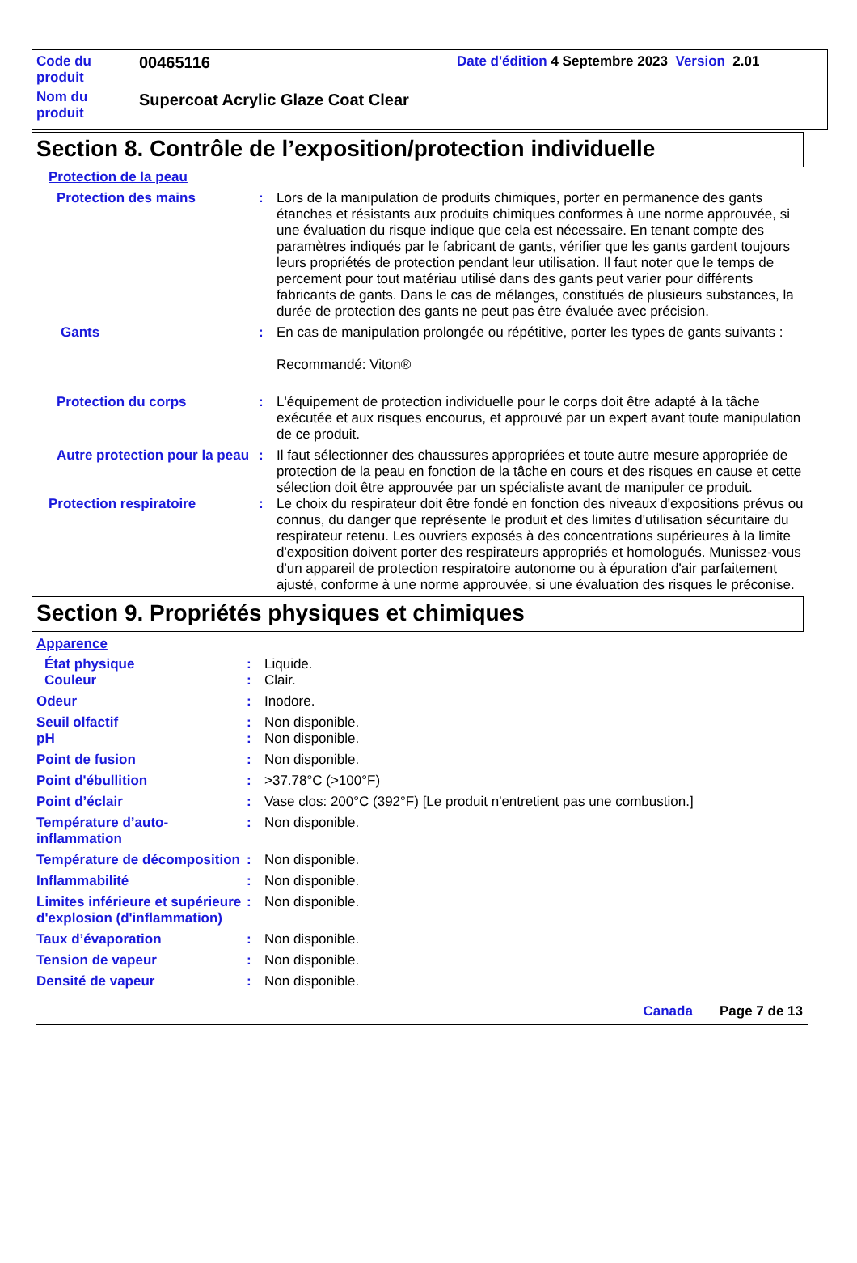| Code du produit | 00465116 | Date d'édition 4 Septembre 2023 Version 2.01 |
| Nom du produit | Supercoat Acrylic Glaze Coat Clear | |
Section 8. Contrôle de l’exposition/protection individuelle
Protection de la peau
Protection des mains : Lors de la manipulation de produits chimiques, porter en permanence des gants étanches et résistants aux produits chimiques conformes à une norme approuvée, si une évaluation du risque indique que cela est nécessaire. En tenant compte des paramètres indiqués par le fabricant de gants, vérifier que les gants gardent toujours leurs propriétés de protection pendant leur utilisation. Il faut noter que le temps de percement pour tout matériau utilisé dans des gants peut varier pour différents fabricants de gants. Dans le cas de mélanges, constitués de plusieurs substances, la durée de protection des gants ne peut pas être évaluée avec précision.
Gants : En cas de manipulation prolongée ou répétitive, porter les types de gants suivants :
Recommandé: Viton®
Protection du corps : L'équipement de protection individuelle pour le corps doit être adapté à la tâche exécutée et aux risques encourus, et approuvé par un expert avant toute manipulation de ce produit.
Autre protection pour la peau
: Il faut sélectionner des chaussures appropriées et toute autre mesure appropriée de protection de la peau en fonction de la tâche en cours et des risques en cause et cette sélection doit être approuvée par un spécialiste avant de manipuler ce produit.
Protection respiratoire : Le choix du respirateur doit être fondé en fonction des niveaux d'expositions prévus ou connus, du danger que représente le produit et des limites d'utilisation sécuritaire du respirateur retenu. Les ouvriers exposés à des concentrations supérieures à la limite d'exposition doivent porter des respirateurs appropriés et homologués. Munissez-vous d'un appareil de protection respiratoire autonome ou à épuration d'air parfaitement ajusté, conforme à une norme approuvée, si une évaluation des risques le préconise.
Section 9. Propriétés physiques et chimiques
Apparence
État physique : Liquide.
Couleur : Clair.
Odeur : Inodore.
Seuil olfactif : Non disponible.
pH : Non disponible.
Point de fusion : Non disponible.
Point d'ébullition : >37.78°C (>100°F)
Point d’éclair : Vase clos: 200°C (392°F) [Le produit n'entretient pas une combustion.]
Température d’auto-inflammation
: Non disponible.
Température de décomposition
: Non disponible.
Inflammabilité : Non disponible.
Limites inférieure et supérieure d'explosion (d'inflammation)
: Non disponible.
Taux d’évaporation : Non disponible.
Tension de vapeur : Non disponible.
Densité de vapeur : Non disponible.
Canada Page 7 de 13